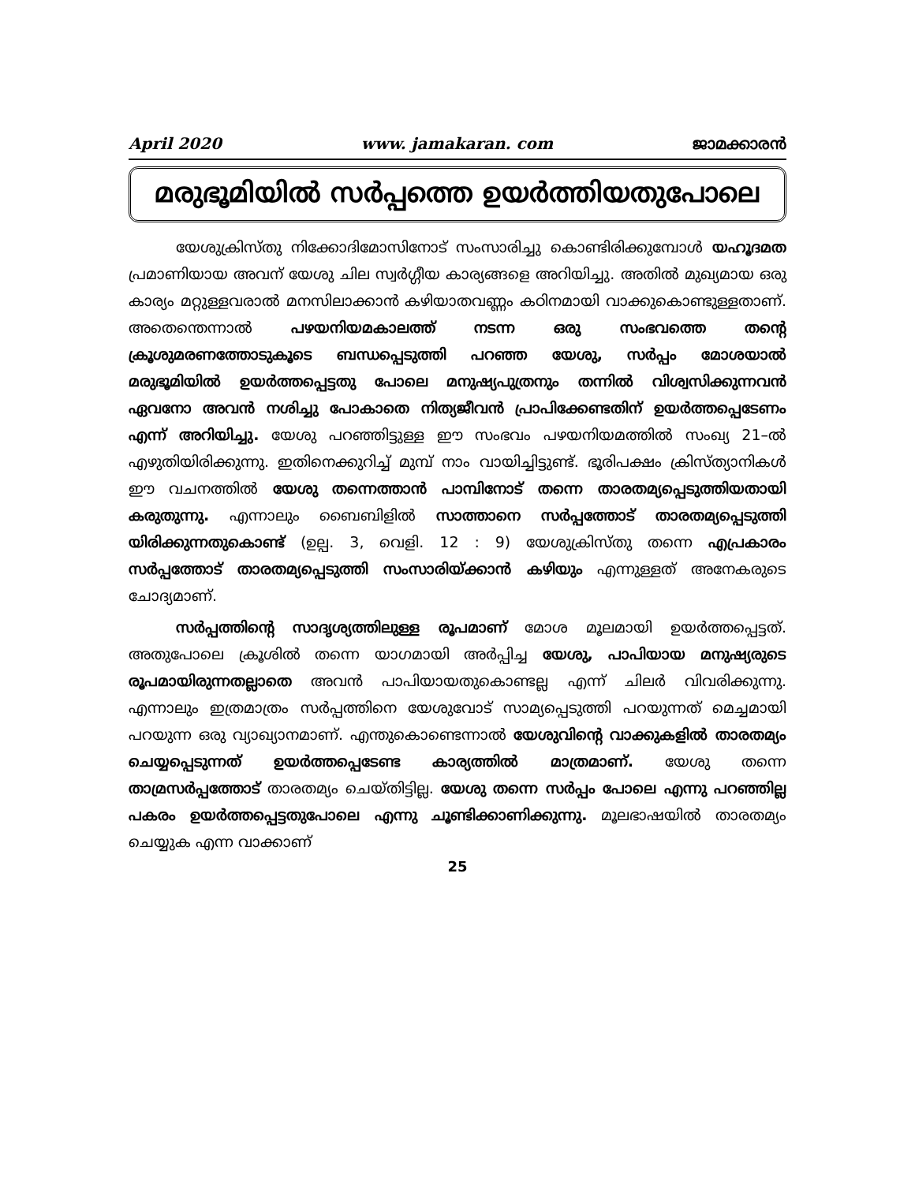April 2020 www. jamakaran. com ജാമക്കാരൻ
മരുഭൂമിയിൽ സർപ്പത്തെ ഉയർത്തിയതുപോലെ
യേശുക്രിസ്തു നിക്കോദിമോസിനോട് സംസാരിച്ചു കൊണ്ടിരിക്കുമ്പോൾ യഹൂദമത പ്രമാണിയായ അവന് യേശു ചില സ്വർഗ്ഗീയ കാര്യങ്ങളെ അറിയിച്ചു. അതിൽ മുഖ്യമായ ഒരു കാര്യം മറ്റുള്ളവരാൽ മനസിലാക്കാൻ കഴിയാതവണ്ണം കഠിനമായി വാക്കുകൊണ്ടുള്ളതാണ്. അതെന്തെന്നാൽ പഴയനിയമകാലത്ത് നടന്ന ഒരു സംഭവത്തെ തന്റെ ക്രൂശുമരണത്തോടുകൂടെ ബന്ധപ്പെടുത്തി പറഞ്ഞ യേശു, സർപ്പം മോശയാൽ മരുഭൂമിയിൽ ഉയർത്തപ്പെട്ടതു പോലെ മനുഷ്യപുത്രനും തന്നിൽ വിശ്വസിക്കുന്നവൻ ഏവനോ അവൻ നശിച്ചു പോകാതെ നിത്യജീവൻ പ്രാപിക്കേണ്ടതിന് ഉയർത്തപ്പെടേണം എന്ന് അറിയിച്ചു. യേശു പറഞ്ഞിട്ടുള്ള ഈ സംഭവം പഴയനിയമത്തിൽ സംഖ്യ 21–ൽ എഴുതിയിരിക്കുന്നു. ഇതിനെക്കുറിച്ച് മുമ്പ് നാം വായിച്ചിട്ടുണ്ട്. ഭൂരിപക്ഷം ക്രിസ്ത്യാനികൾ ഈ വചനത്തിൽ യേശു തന്നെത്താൻ പാമ്പിനോട് തന്നെ താരതമ്യപ്പെടുത്തിയതായി കരുതുന്നു. എന്നാലും ബൈബിളിൽ സാത്താനെ സർപ്പത്തോട് താരതമ്യപ്പെടുത്തി യിരിക്കുന്നതുകൊണ്ട് (ഉല്പ. 3, വെളി. 12 : 9) യേശുക്രിസ്തു തന്നെ എപ്രകാരം സർപ്പത്തോട് താരതമ്യപ്പെടുത്തി സംസാരിയ്ക്കാൻ കഴിയും എന്നുള്ളത് അനേകരുടെ ചോദ്യമാണ്.
സർപ്പത്തിന്റെ സാദൃശ്യത്തിലുള്ള രൂപമാണ് മോശ മൂലമായി ഉയർത്തപ്പെട്ടത്. അതുപോലെ ക്രൂശിൽ തന്നെ യാഗമായി അർപ്പിച്ച യേശു, പാപിയായ മനുഷ്യരുടെ രൂപമായിരുന്നതല്ലാതെ അവൻ പാപിയായതുകൊണ്ടല്ല എന്ന് ചിലർ വിവരിക്കുന്നു. എന്നാലും ഇത്രമാത്രം സർപ്പത്തിനെ യേശുവോട് സാമ്യപ്പെടുത്തി പറയുന്നത് മെച്ചമായി പറയുന്ന ഒരു വ്യാഖ്യാനമാണ്. എന്തുകൊണ്ടെന്നാൽ യേശുവിന്റെ വാക്കുകളിൽ താരതമ്യം ചെയ്യപ്പെടുന്നത് ഉയർത്തപ്പെടേണ്ട കാര്യത്തിൽ മാത്രമാണ്. യേശു തന്നെ താമ്രസർപ്പത്തോട് താരതമ്യം ചെയ്തിട്ടില്ല. യേശു തന്നെ സർപ്പം പോലെ എന്നു പറഞ്ഞില്ല പകരം ഉയർത്തപ്പെട്ടതുപോലെ എന്നു ചൂണ്ടിക്കാണിക്കുന്നു. മൂലഭാഷയിൽ താരതമ്യം ചെയ്യുക എന്ന വാക്കാണ്
25